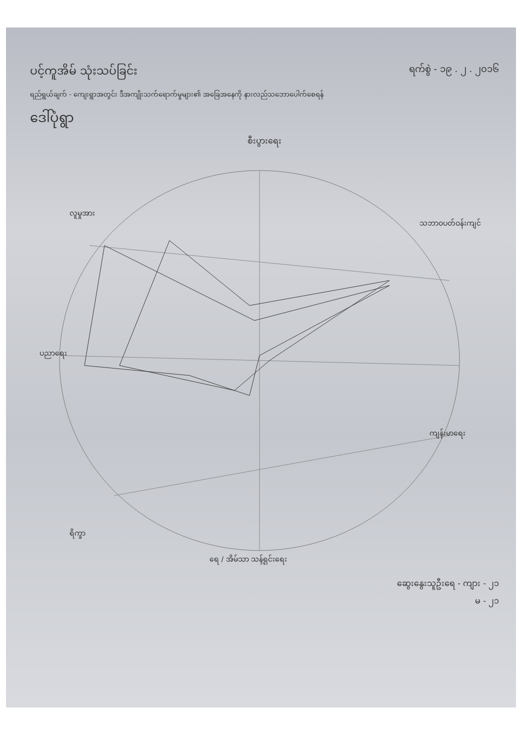ရက်စွဲ - ၁၉ . ၂ . ၂၀၁၆
ပင့်ကူအိမ် သုံးသပ်ခြင်း
ရည်ရွယ်ချက် - ကျေးရွာအတွင်း ဒီအကျိုးသက်ရောက်မှုများ၏ အခြေအနေကို နားလည်သဘောပေါက်စေရန်
ဒေါ်ပုံရွာ
စီးပွားရေး
လူမှုအား
သဘာဝပတ်ဝန်းကျင်
ပညာရေး
ကျန်းမာရေး
ရိက္ခာ
ရေ / အိမ်သာ သန့်ရှင်းရေး
ဆွေးနွေးသူဦးရေ - ကျား - ၂၁
မ - ၂၁